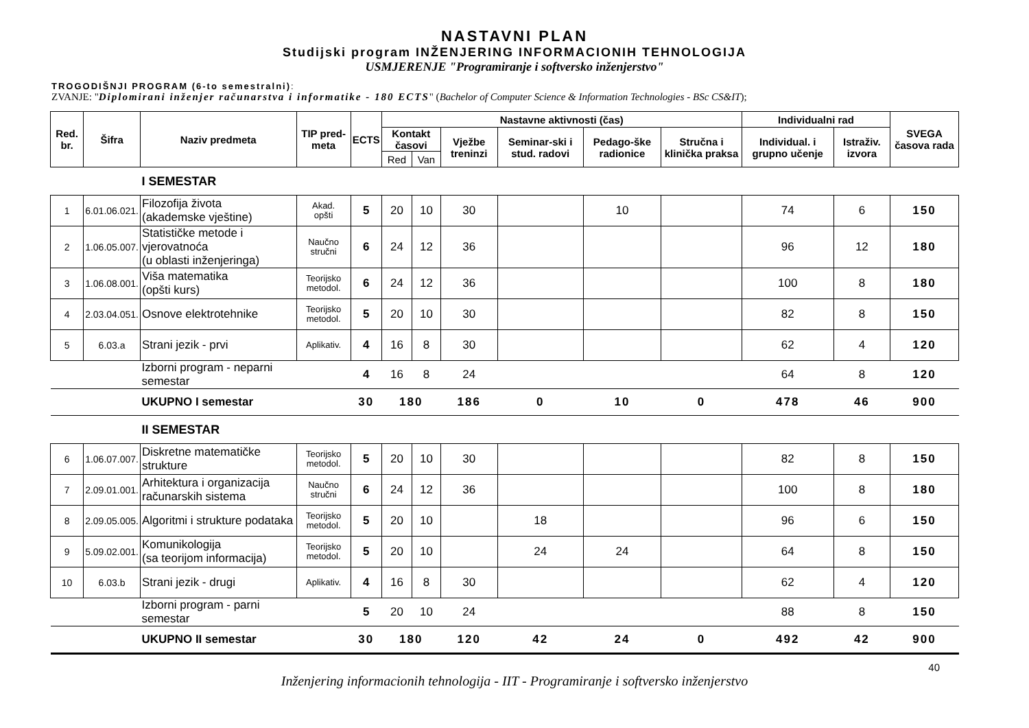NASTAVNI PLAN
Studijski program INŽENJERING INFORMACIONIH TEHNOLOGIJA
USMJERENJE "Programiranje i softversko inženjerstvo"
TROGODIŠNJI PROGRAM (6-to semestralni):
ZVANJE: "Diplomirani inženjer računarstva i informatike - 180 ECTS" (Bachelor of Computer Science & Information Technologies - BSc CS&IT);
| Red. br. | Šifra | Naziv predmeta | TIP pred-meta | ECTS | Nastavne aktivnosti (čas) | | | | | | Individualni rad | | SVEGA časova rada |
| --- | --- | --- | --- | --- | --- | --- | --- | --- | --- | --- | --- | --- | --- |
| | | | | | Kontakt časovi | | Vježbe treninzi | Seminar-ski i stud. radovi | Pedago-ške radionice | Stručna i klinička praksa | Individual. i grupno učenje | Istraživ. izvora | |
| | | | | | Red | Van | | | | | | | |
| | | I SEMESTAR | | | | | | | | | | | |
| 1 | 6.01.06.021. | Filozofija života (akademske vještine) | Akad. opšti | 5 | 20 | 10 | 30 | | 10 | | 74 | 6 | 150 |
| 2 | 1.06.05.007. | Statističke metode i vjerovatnoća (u oblasti inženjeringa) | Naučno stručni | 6 | 24 | 12 | 36 | | | | 96 | 12 | 180 |
| 3 | 1.06.08.001. | Viša matematika (opšti kurs) | Teorijsko metodol. | 6 | 24 | 12 | 36 | | | | 100 | 8 | 180 |
| 4 | 2.03.04.051. | Osnove elektrotehnike | Teorijsko metodol. | 5 | 20 | 10 | 30 | | | | 82 | 8 | 150 |
| 5 | 6.03.a | Strani jezik - prvi | Aplikativ. | 4 | 16 | 8 | 30 | | | | 62 | 4 | 120 |
| | | Izborni program - neparni semestar | | 4 | 16 | 8 | 24 | | | | 64 | 8 | 120 |
| | | UKUPNO I semestar | | 30 | 180 | | 186 | 0 | 10 | 0 | 478 | 46 | 900 |
| | | II SEMESTAR | | | | | | | | | | | |
| 6 | 1.06.07.007. | Diskretne matematičke strukture | Teorijsko metodol. | 5 | 20 | 10 | 30 | | | | 82 | 8 | 150 |
| 7 | 2.09.01.001. | Arhitektura i organizacija računarskih sistema | Naučno stručni | 6 | 24 | 12 | 36 | | | | 100 | 8 | 180 |
| 8 | 2.09.05.005. | Algoritmi i strukture podataka | Teorijsko metodol. | 5 | 20 | 10 | | 18 | | | 96 | 6 | 150 |
| 9 | 5.09.02.001. | Komunikologija (sa teorijom informacija) | Teorijsko metodol. | 5 | 20 | 10 | | 24 | 24 | | 64 | 8 | 150 |
| 10 | 6.03.b | Strani jezik - drugi | Aplikativ. | 4 | 16 | 8 | 30 | | | | 62 | 4 | 120 |
| | | Izborni program - parni semestar | | 5 | 20 | 10 | 24 | | | | 88 | 8 | 150 |
| | | UKUPNO II semestar | | 30 | 180 | | 120 | 42 | 24 | 0 | 492 | 42 | 900 |
40
Inženjering informacionih tehnologija - IIT - Programiranje i softversko inženjerstvo